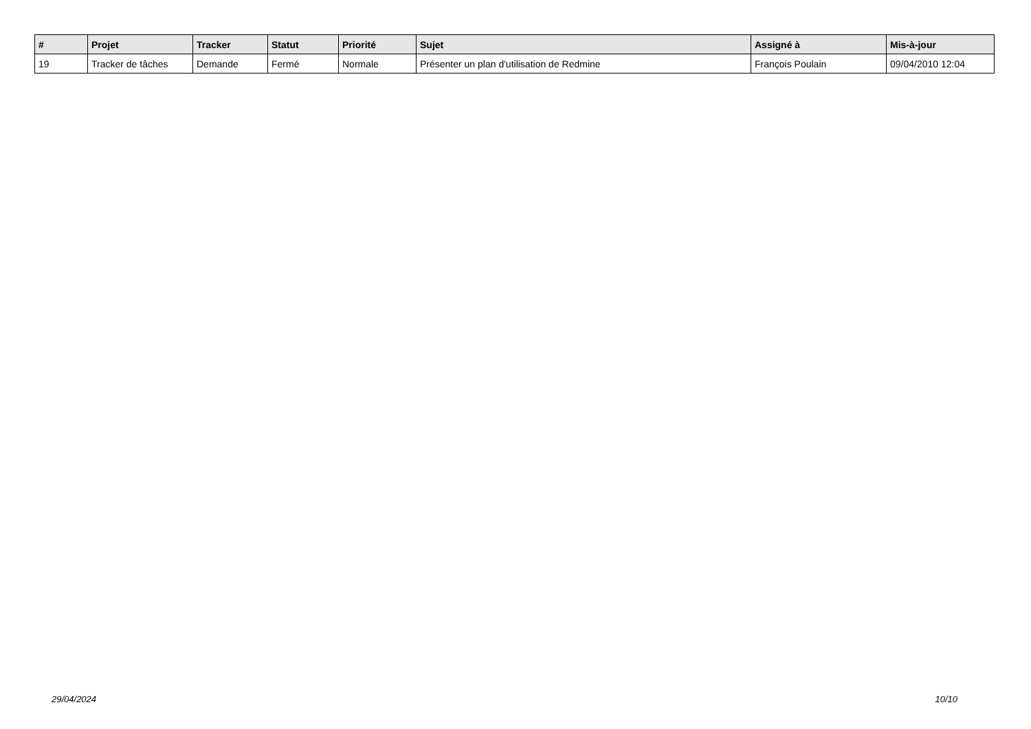| # | Projet | Tracker | Statut | Priorité | Sujet | Assigné à | Mis-à-jour |
| --- | --- | --- | --- | --- | --- | --- | --- |
| 19 | Tracker de tâches | Demande | Fermé | Normale | Présenter un plan d'utilisation de Redmine | François Poulain | 09/04/2010 12:04 |
29/04/2024 10/10